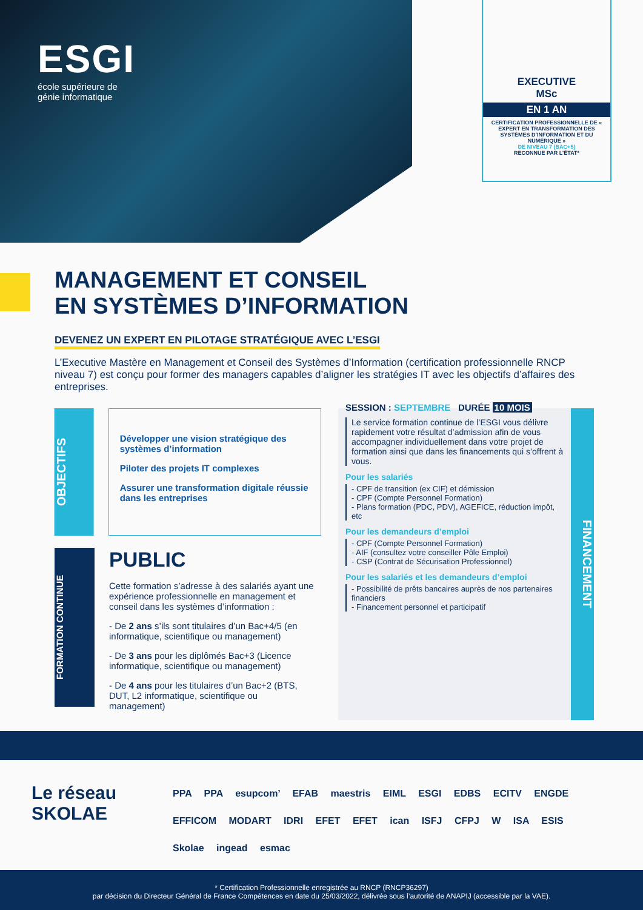ESGI
école supérieure de
génie informatique
EXECUTIVE
MSc
EN 1 AN
CERTIFICATION PROFESSIONNELLE DE « EXPERT EN TRANSFORMATION DES SYSTÈMES D’INFORMATION ET DU NUMÉRIQUE »
DE NIVEAU 7 (BAC+5)
RECONNUE PAR L’ÉTAT*
MANAGEMENT ET CONSEIL
EN SYSTÈMES D’INFORMATION
DEVENEZ UN EXPERT EN PILOTAGE STRATÉGIQUE AVEC L’ESGI
L’Executive Mastère en Management et Conseil des Systèmes d’Information (certification professionnelle RNCP niveau 7) est conçu pour former des managers capables d’aligner les stratégies IT avec les objectifs d’affaires des entreprises.
OBJECTIFS
Développer une vision stratégique des systèmes d’information
Piloter des projets IT complexes
Assurer une transformation digitale réussie dans les entreprises
FORMATION CONTINUE
PUBLIC
Cette formation s’adresse à des salariés ayant une expérience professionnelle en management et conseil dans les systèmes d’information :
- De 2 ans s’ils sont titulaires d’un Bac+4/5 (en informatique, scientifique ou management)
- De 3 ans pour les diplômés Bac+3 (Licence informatique, scientifique ou management)
- De 4 ans pour les titulaires d’un Bac+2 (BTS, DUT, L2 informatique, scientifique ou management)
FINANCEMENT
SESSION : SEPTEMBRE DURÉE 10 MOIS
Le service formation continue de l’ESGI vous délivre rapidement votre résultat d’admission afin de vous accompagner individuellement dans votre projet de formation ainsi que dans les financements qui s’offrent à vous.
Pour les salariés
- CPF de transition (ex CIF) et démission
- CPF (Compte Personnel Formation)
- Plans formation (PDC, PDV), AGEFICE, réduction impôt, etc
Pour les demandeurs d’emploi
- CPF (Compte Personnel Formation)
- AIF (consultez votre conseiller Pôle Emploi)
- CSP (Contrat de Sécurisation Professionnel)
Pour les salariés et les demandeurs d’emploi
- Possibilité de prêts bancaires auprès de nos partenaires financiers
- Financement personnel et participatif
Le réseau
SKOLAE
PPA PPA esupcom’ EFAB maestris EIML ESGI EDBS ECITV ENGDE EFFICOM MODART IDRI EFET EFET ican ISFJ CFPJ W ISA ESIS Skolae ingead esmac
* Certification Professionnelle enregistrée au RNCP (RNCP36297)
par décision du Directeur Général de France Compétences en date du 25/03/2022, délivrée sous l’autorité de ANAPIJ (accessible par la VAE).